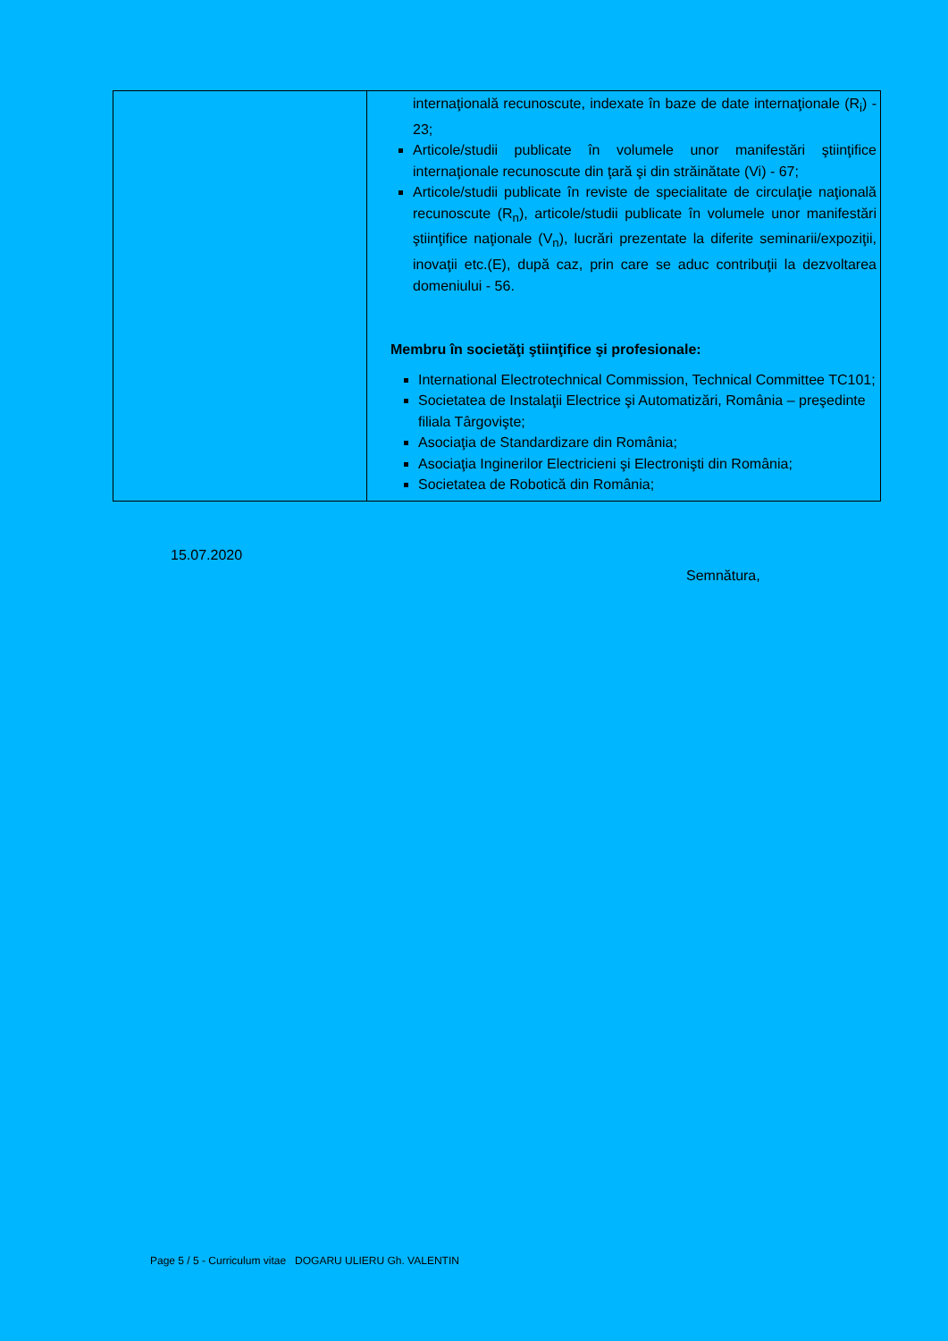| | internaţională recunoscute, indexate în baze de date internaţionale (R<sub>i</sub>) - 23; Articole/studii publicate în volumele unor manifestări ştiinţifice internaţionale recunoscute din ţară şi din străinătate (Vi) - 67; Articole/studii publicate în reviste de specialitate de circulaţie naţională recunoscute (R<sub>n</sub>), articole/studii publicate în volumele unor manifestări ştiinţifice naţionale (V<sub>n</sub>), lucrări prezentate la diferite seminarii/expoziţii, inovaţii etc.(E), după caz, prin care se aduc contribuţii la dezvoltarea domeniului - 56. Membru în societăţi ştiinţifice şi profesionale: International Electrotechnical Commission, Technical Committee TC101; Societatea de Instalaţii Electrice şi Automatizări, România – preşedinte filiala Târgovişte; Asociaţia de Standardizare din România; Asociaţia Inginerilor Electricieni şi Electronişti din România; Societatea de Robotică din România; |
15.07.2020
Semnătura,
Page 5 / 5 - Curriculum vitae DOGARU ULIERU Gh. VALENTIN